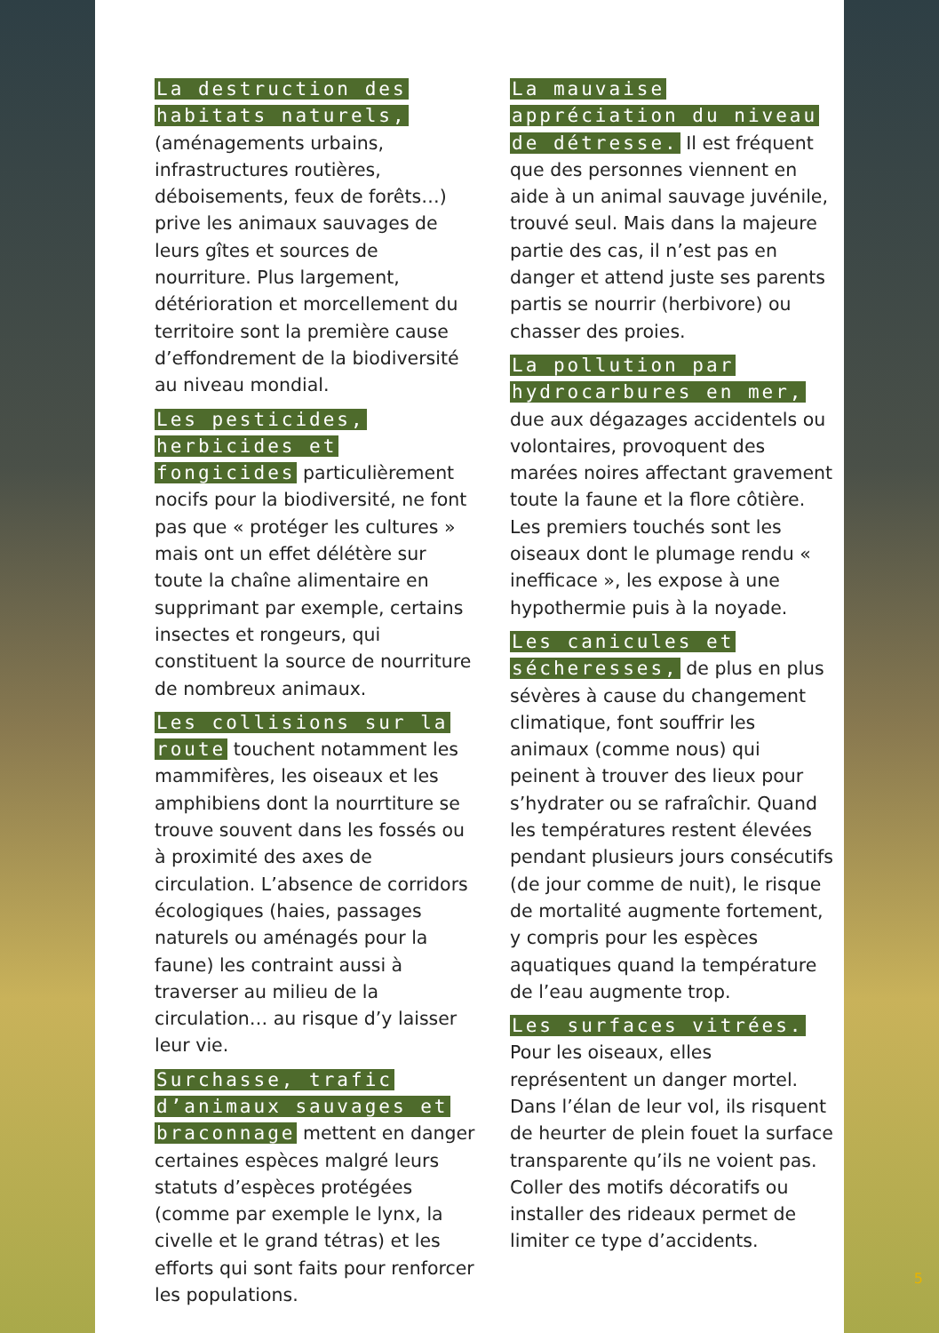La destruction des habitats naturels, (aménagements urbains, infrastructures routières, déboisements, feux de forêts…) prive les animaux sauvages de leurs gîtes et sources de nourriture. Plus largement, détérioration et morcellement du territoire sont la première cause d’effondrement de la biodiversité au niveau mondial.
Les pesticides, herbicides et fongicides particulièrement nocifs pour la biodiversité, ne font pas que « protéger les cultures » mais ont un effet délétère sur toute la chaîne alimentaire en supprimant par exemple, certains insectes et rongeurs, qui constituent la source de nourriture de nombreux animaux.
Les collisions sur la route touchent notamment les mammifères, les oiseaux et les amphibiens dont la nourrtiture se trouve souvent dans les fossés ou à proximité des axes de circulation. L’absence de corridors écologiques (haies, passages naturels ou aménagés pour la faune) les contraint aussi à traverser au milieu de la circulation… au risque d’y laisser leur vie.
Surchasse, trafic d’animaux sauvages et braconnage mettent en danger certaines espèces malgré leurs statuts d’espèces protégées (comme par exemple le lynx, la civelle et le grand tétras) et les efforts qui sont faits pour renforcer les populations.
La mauvaise appréciation du niveau de détresse. Il est fréquent que des personnes viennent en aide à un animal sauvage juvénile, trouvé seul. Mais dans la majeure partie des cas, il n’est pas en danger et attend juste ses parents partis se nourrir (herbivore) ou chasser des proies.
La pollution par hydrocarbures en mer, due aux dégazages accidentels ou volontaires, provoquent des marées noires affectant gravement toute la faune et la flore côtière. Les premiers touchés sont les oiseaux dont le plumage rendu « inefficace », les expose à une hypothermie puis à la noyade.
Les canicules et sécheresses, de plus en plus sévères à cause du changement climatique, font souffrir les animaux (comme nous) qui peinent à trouver des lieux pour s’hydrater ou se rafraîchir. Quand les températures restent élevées pendant plusieurs jours consécutifs (de jour comme de nuit), le risque de mortalité augmente fortement, y compris pour les espèces aquatiques quand la température de l’eau augmente trop.
Les surfaces vitrées. Pour les oiseaux, elles représentent un danger mortel. Dans l’élan de leur vol, ils risquent de heurter de plein fouet la surface transparente qu’ils ne voient pas. Coller des motifs décoratifs ou installer des rideaux permet de limiter ce type d’accidents.
5